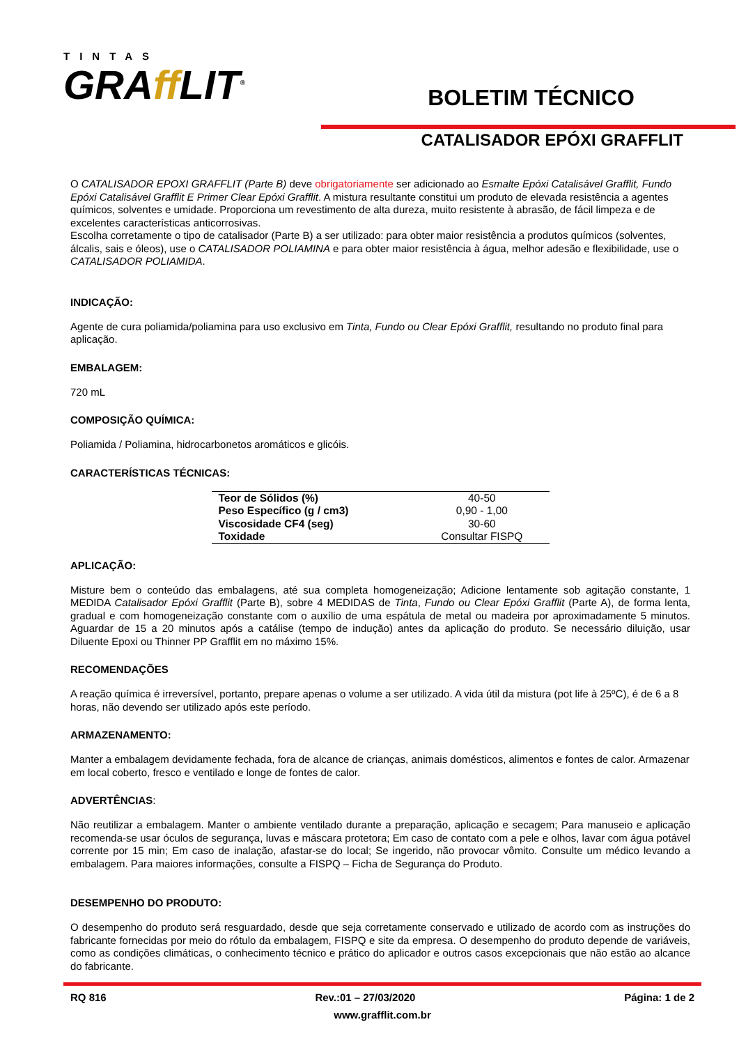TINTAS
GRAff LIT<sup>®</sup>
BOLETIM TÉCNICO
CATALISADOR EPÓXI GRAFFLIT
O CATALISADOR EPOXI GRAFFLIT (Parte B) deve obrigatoriamente ser adicionado ao Esmalte Epóxi Catalisável Grafflit, Fundo Epóxi Catalisável Grafflit E Primer Clear Epóxi Grafflit. A mistura resultante constitui um produto de elevada resistência a agentes químicos, solventes e umidade. Proporciona um revestimento de alta dureza, muito resistente à abrasão, de fácil limpeza e de excelentes características anticorrosivas.
Escolha corretamente o tipo de catalisador (Parte B) a ser utilizado: para obter maior resistência a produtos químicos (solventes, álcalis, sais e óleos), use o CATALISADOR POLIAMINA e para obter maior resistência à água, melhor adesão e flexibilidade, use o CATALISADOR POLIAMIDA.
INDICAÇÃO:
Agente de cura poliamida/poliamina para uso exclusivo em Tinta, Fundo ou Clear Epóxi Grafflit, resultando no produto final para aplicação.
EMBALAGEM:
720 mL
COMPOSIÇÃO QUÍMICA:
Poliamida / Poliamina, hidrocarbonetos aromáticos e glicóis.
CARACTERÍSTICAS TÉCNICAS:
| Teor de Sólidos (%) | 40-50 |
| Peso Específico (g / cm3) | 0,90 - 1,00 |
| Viscosidade CF4 (seg) | 30-60 |
| Toxidade | Consultar FISPQ |
APLICAÇÃO:
Misture bem o conteúdo das embalagens, até sua completa homogeneização; Adicione lentamente sob agitação constante, 1 MEDIDA Catalisador Epóxi Grafflit (Parte B), sobre 4 MEDIDAS de Tinta, Fundo ou Clear Epóxi Grafflit (Parte A), de forma lenta, gradual e com homogeneização constante com o auxílio de uma espátula de metal ou madeira por aproximadamente 5 minutos. Aguardar de 15 a 20 minutos após a catálise (tempo de indução) antes da aplicação do produto. Se necessário diluição, usar Diluente Epoxi ou Thinner PP Grafflit em no máximo 15%.
RECOMENDAÇÕES
A reação química é irreversível, portanto, prepare apenas o volume a ser utilizado. A vida útil da mistura (pot life à 25ºC), é de 6 a 8 horas, não devendo ser utilizado após este período.
ARMAZENAMENTO:
Manter a embalagem devidamente fechada, fora de alcance de crianças, animais domésticos, alimentos e fontes de calor. Armazenar em local coberto, fresco e ventilado e longe de fontes de calor.
ADVERTÊNCIAS:
Não reutilizar a embalagem. Manter o ambiente ventilado durante a preparação, aplicação e secagem; Para manuseio e aplicação recomenda-se usar óculos de segurança, luvas e máscara protetora; Em caso de contato com a pele e olhos, lavar com água potável corrente por 15 min; Em caso de inalação, afastar-se do local; Se ingerido, não provocar vômito. Consulte um médico levando a embalagem. Para maiores informações, consulte a FISPQ – Ficha de Segurança do Produto.
DESEMPENHO DO PRODUTO:
O desempenho do produto será resguardado, desde que seja corretamente conservado e utilizado de acordo com as instruções do fabricante fornecidas por meio do rótulo da embalagem, FISPQ e site da empresa. O desempenho do produto depende de variáveis, como as condições climáticas, o conhecimento técnico e prático do aplicador e outros casos excepcionais que não estão ao alcance do fabricante.
RQ 816 Rev.:01 – 27/03/2020 Página: 1 de 2
www.grafflit.com.br